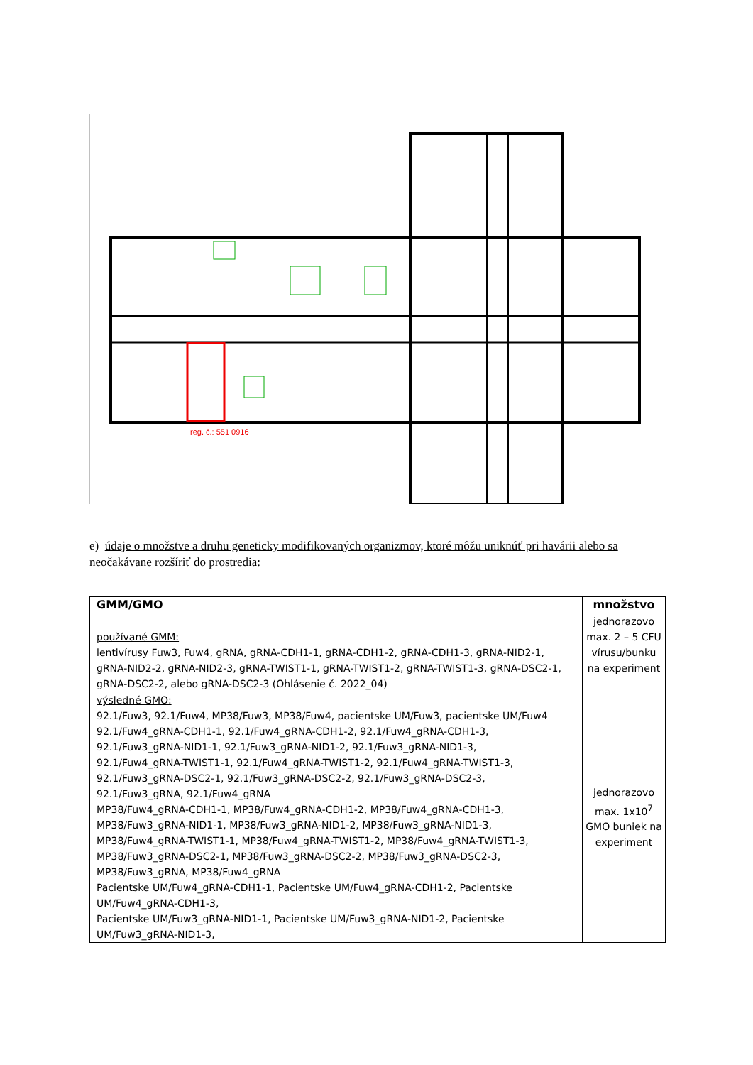reg. č.: 551 0916
e) údaje o množstve a druhu geneticky modifikovaných organizmov, ktoré môžu uniknúť pri havárii alebo sa neočakávane rozšíriť do prostredia:
| GMM/GMO | množstvo |
| --- | --- |
| používané GMM: lentivírusy Fuw3, Fuw4, gRNA, gRNA-CDH1-1, gRNA-CDH1-2, gRNA-CDH1-3, gRNA-NID2-1, gRNA-NID2-2, gRNA-NID2-3, gRNA-TWIST1-1, gRNA-TWIST1-2, gRNA-TWIST1-3, gRNA-DSC2-1, gRNA-DSC2-2, alebo gRNA-DSC2-3 (Ohlásenie č. 2022_04) | jednorazovo max. 2 – 5 CFU vírusu/bunku na experiment |
| výsledné GMO: 92.1/Fuw3, 92.1/Fuw4, MP38/Fuw3, MP38/Fuw4, pacientske UM/Fuw3, pacientske UM/Fuw4 92.1/Fuw4_gRNA-CDH1-1, 92.1/Fuw4_gRNA-CDH1-2, 92.1/Fuw4_gRNA-CDH1-3, 92.1/Fuw3_gRNA-NID1-1, 92.1/Fuw3_gRNA-NID1-2, 92.1/Fuw3_gRNA-NID1-3, 92.1/Fuw4_gRNA-TWIST1-1, 92.1/Fuw4_gRNA-TWIST1-2, 92.1/Fuw4_gRNA-TWIST1-3, 92.1/Fuw3_gRNA-DSC2-1, 92.1/Fuw3_gRNA-DSC2-2, 92.1/Fuw3_gRNA-DSC2-3, 92.1/Fuw3_gRNA, 92.1/Fuw4_gRNA MP38/Fuw4_gRNA-CDH1-1, MP38/Fuw4_gRNA-CDH1-2, MP38/Fuw4_gRNA-CDH1-3, MP38/Fuw3_gRNA-NID1-1, MP38/Fuw3_gRNA-NID1-2, MP38/Fuw3_gRNA-NID1-3, MP38/Fuw4_gRNA-TWIST1-1, MP38/Fuw4_gRNA-TWIST1-2, MP38/Fuw4_gRNA-TWIST1-3, MP38/Fuw3_gRNA-DSC2-1, MP38/Fuw3_gRNA-DSC2-2, MP38/Fuw3_gRNA-DSC2-3, MP38/Fuw3_gRNA, MP38/Fuw4_gRNA Pacientske UM/Fuw4_gRNA-CDH1-1, Pacientske UM/Fuw4_gRNA-CDH1-2, Pacientske UM/Fuw4_gRNA-CDH1-3, Pacientske UM/Fuw3_gRNA-NID1-1, Pacientske UM/Fuw3_gRNA-NID1-2, Pacientske UM/Fuw3_gRNA-NID1-3, | jednorazovo max. 1x10<sup>7</sup> GMO buniek na experiment |